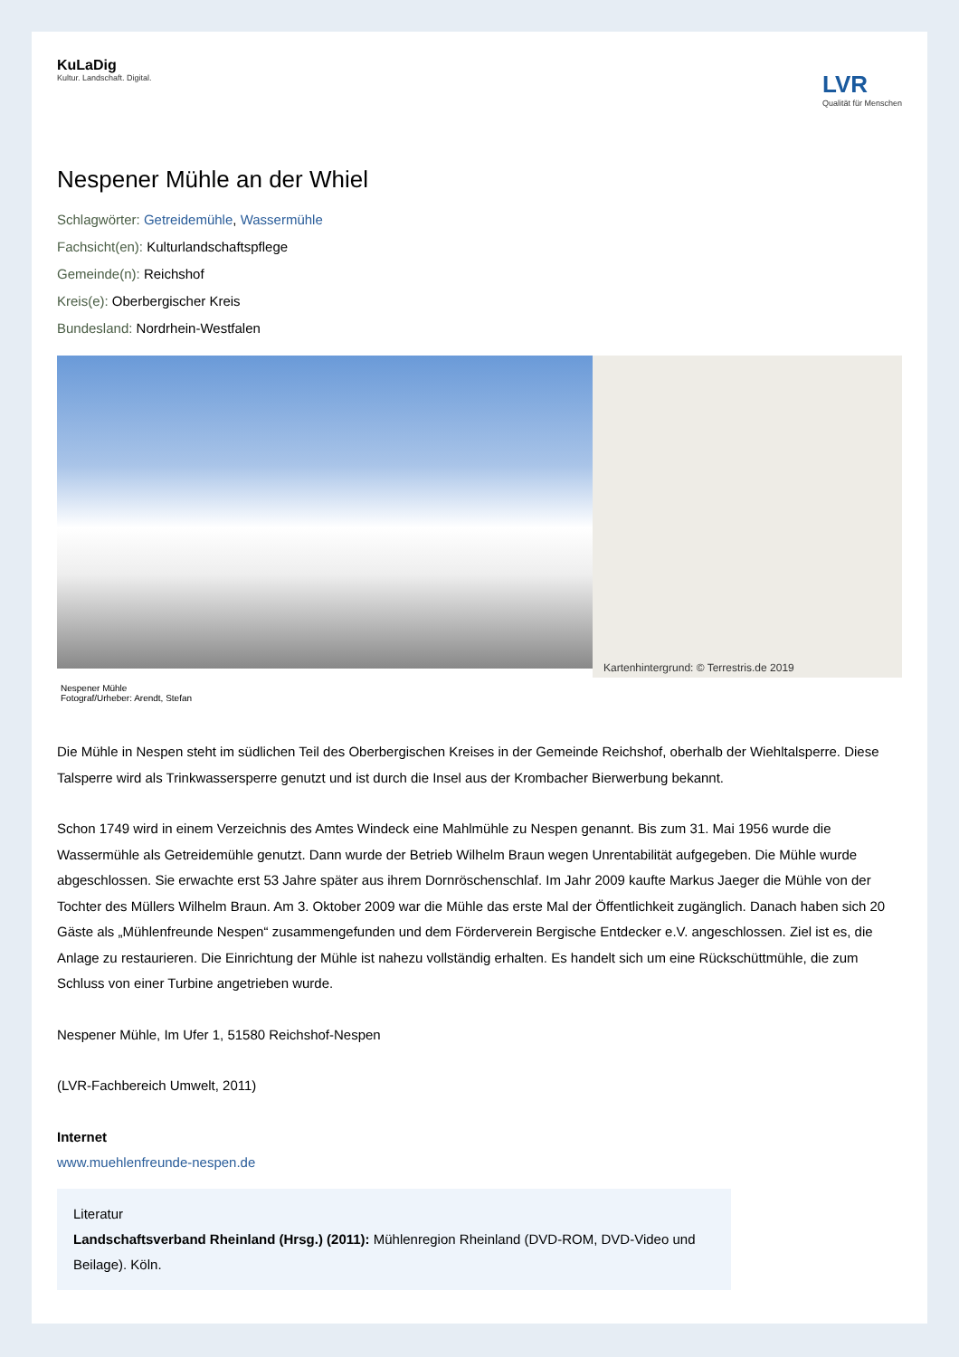KuLaDig
Kultur. Landschaft. Digital.
LVR
Qualität für Menschen
Nespener Mühle an der Whiel
Schlagwörter: Getreidemühle, Wassermühle
Fachsicht(en): Kulturlandschaftspflege
Gemeinde(n): Reichshof
Kreis(e): Oberbergischer Kreis
Bundesland: Nordrhein-Westfalen
Kartenhintergrund: © Terrestris.de 2019
Nespener Mühle
Fotograf/Urheber: Arendt, Stefan
Die Mühle in Nespen steht im südlichen Teil des Oberbergischen Kreises in der Gemeinde Reichshof, oberhalb der Wiehltalsperre. Diese Talsperre wird als Trinkwassersperre genutzt und ist durch die Insel aus der Krombacher Bierwerbung bekannt.
Schon 1749 wird in einem Verzeichnis des Amtes Windeck eine Mahlmühle zu Nespen genannt. Bis zum 31. Mai 1956 wurde die Wassermühle als Getreidemühle genutzt. Dann wurde der Betrieb Wilhelm Braun wegen Unrentabilität aufgegeben. Die Mühle wurde abgeschlossen. Sie erwachte erst 53 Jahre später aus ihrem Dornröschenschlaf. Im Jahr 2009 kaufte Markus Jaeger die Mühle von der Tochter des Müllers Wilhelm Braun. Am 3. Oktober 2009 war die Mühle das erste Mal der Öffentlichkeit zugänglich. Danach haben sich 20 Gäste als „Mühlenfreunde Nespen“ zusammengefunden und dem Förderverein Bergische Entdecker e.V. angeschlossen. Ziel ist es, die Anlage zu restaurieren. Die Einrichtung der Mühle ist nahezu vollständig erhalten. Es handelt sich um eine Rückschüttmühle, die zum Schluss von einer Turbine angetrieben wurde.
Nespener Mühle, Im Ufer 1, 51580 Reichshof-Nespen
(LVR-Fachbereich Umwelt, 2011)
Internet
www.muehlenfreunde-nespen.de
Literatur
Landschaftsverband Rheinland (Hrsg.) (2011): Mühlenregion Rheinland (DVD-ROM, DVD-Video und Beilage). Köln.